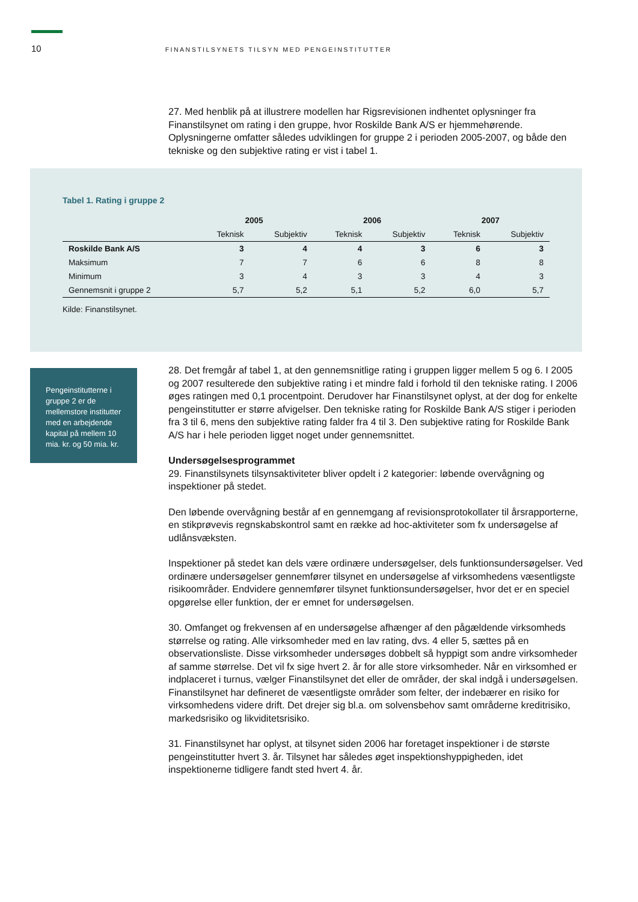10 FINANSTILSYNETS TILSYN MED PENGEINSTITUTTER
27. Med henblik på at illustrere modellen har Rigsrevisionen indhentet oplysninger fra Finanstilsynet om rating i den gruppe, hvor Roskilde Bank A/S er hjemmehørende. Oplysningerne omfatter således udviklingen for gruppe 2 i perioden 2005-2007, og både den tekniske og den subjektive rating er vist i tabel 1.
Tabel 1. Rating i gruppe 2
| | 2005 | | 2006 | | 2007 | |
| --- | --- | --- | --- | --- | --- | --- |
| | Teknisk | Subjektiv | Teknisk | Subjektiv | Teknisk | Subjektiv |
| Roskilde Bank A/S | 3 | 4 | 4 | 3 | 6 | 3 |
| Maksimum | 7 | 7 | 6 | 6 | 8 | 8 |
| Minimum | 3 | 4 | 3 | 3 | 4 | 3 |
| Gennemsnit i gruppe 2 | 5,7 | 5,2 | 5,1 | 5,2 | 6,0 | 5,7 |
Kilde: Finanstilsynet.
Pengeinstitutterne i gruppe 2 er de mellemstore institutter med en arbejdende kapital på mellem 10 mia. kr. og 50 mia. kr.
28. Det fremgår af tabel 1, at den gennemsnitlige rating i gruppen ligger mellem 5 og 6. I 2005 og 2007 resulterede den subjektive rating i et mindre fald i forhold til den tekniske rating. I 2006 øges ratingen med 0,1 procentpoint. Derudover har Finanstilsynet oplyst, at der dog for enkelte pengeinstitutter er større afvigelser. Den tekniske rating for Roskilde Bank A/S stiger i perioden fra 3 til 6, mens den subjektive rating falder fra 4 til 3. Den subjektive rating for Roskilde Bank A/S har i hele perioden ligget noget under gennemsnittet.
Undersøgelsesprogrammet
29. Finanstilsynets tilsynsaktiviteter bliver opdelt i 2 kategorier: løbende overvågning og inspektioner på stedet.
Den løbende overvågning består af en gennemgang af revisionsprotokollater til årsrapporterne, en stikprøvevis regnskabskontrol samt en række ad hoc-aktiviteter som fx undersøgelse af udlånsvæksten.
Inspektioner på stedet kan dels være ordinære undersøgelser, dels funktionsundersøgelser. Ved ordinære undersøgelser gennemfører tilsynet en undersøgelse af virksomhedens væsentligste risikoområder. Endvidere gennemfører tilsynet funktionsundersøgelser, hvor det er en speciel opgørelse eller funktion, der er emnet for undersøgelsen.
30. Omfanget og frekvensen af en undersøgelse afhænger af den pågældende virksomheds størrelse og rating. Alle virksomheder med en lav rating, dvs. 4 eller 5, sættes på en observationsliste. Disse virksomheder undersøges dobbelt så hyppigt som andre virksomheder af samme størrelse. Det vil fx sige hvert 2. år for alle store virksomheder. Når en virksomhed er indplaceret i turnus, vælger Finanstilsynet det eller de områder, der skal indgå i undersøgelsen. Finanstilsynet har defineret de væsentligste områder som felter, der indebærer en risiko for virksomhedens videre drift. Det drejer sig bl.a. om solvensbehov samt områderne kreditrisiko, markedsrisiko og likviditetsrisiko.
31. Finanstilsynet har oplyst, at tilsynet siden 2006 har foretaget inspektioner i de største pengeinstitutter hvert 3. år. Tilsynet har således øget inspektionshyppigheden, idet inspektionerne tidligere fandt sted hvert 4. år.